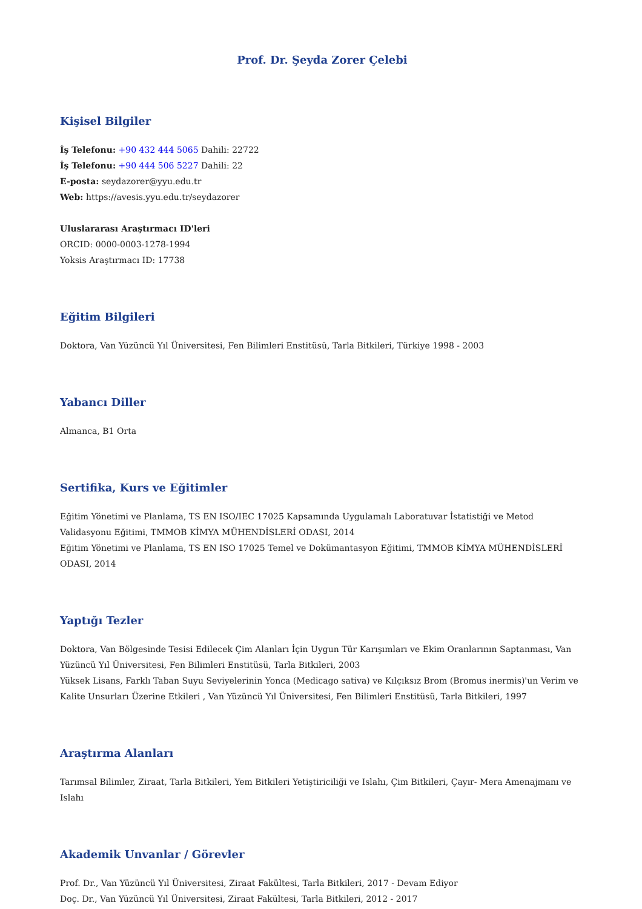Prof. Dr. Şeyda Zorer Çelebi
Kişisel Bilgiler
İş Telefonu: +90 432 444 5065 Dahili: 22722
İş Telefonu: +90 444 506 5227 Dahili: 22
E-posta: seydazorer@yyu.edu.tr
Web: https://avesis.yyu.edu.tr/seydazorer
Uluslararası Araştırmacı ID'leri
ORCID: 0000-0003-1278-1994
Yoksis Araştırmacı ID: 17738
Eğitim Bilgileri
Doktora, Van Yüzüncü Yıl Üniversitesi, Fen Bilimleri Enstitüsü, Tarla Bitkileri, Türkiye 1998 - 2003
Yabancı Diller
Almanca, B1 Orta
Sertifika, Kurs ve Eğitimler
Eğitim Yönetimi ve Planlama, TS EN ISO/IEC 17025 Kapsamında Uygulamalı Laboratuvar İstatistiği ve Metod Validasyonu Eğitimi, TMMOB KİMYA MÜHENDİSLERİ ODASI, 2014
Eğitim Yönetimi ve Planlama, TS EN ISO 17025 Temel ve Dokümantasyon Eğitimi, TMMOB KİMYA MÜHENDİSLERİ ODASI, 2014
Yaptığı Tezler
Doktora, Van Bölgesinde Tesisi Edilecek Çim Alanları İçin Uygun Tür Karışımları ve Ekim Oranlarının Saptanması, Van Yüzüncü Yıl Üniversitesi, Fen Bilimleri Enstitüsü, Tarla Bitkileri, 2003
Yüksek Lisans, Farklı Taban Suyu Seviyelerinin Yonca (Medicago sativa) ve Kılçıksız Brom (Bromus inermis)'un Verim ve Kalite Unsurları Üzerine Etkileri , Van Yüzüncü Yıl Üniversitesi, Fen Bilimleri Enstitüsü, Tarla Bitkileri, 1997
Araştırma Alanları
Tarımsal Bilimler, Ziraat, Tarla Bitkileri, Yem Bitkileri Yetiştiriciliği ve Islahı, Çim Bitkileri, Çayır- Mera Amenajmanı ve Islahı
Akademik Unvanlar / Görevler
Prof. Dr., Van Yüzüncü Yıl Üniversitesi, Ziraat Fakültesi, Tarla Bitkileri, 2017 - Devam Ediyor
Doç. Dr., Van Yüzüncü Yıl Üniversitesi, Ziraat Fakültesi, Tarla Bitkileri, 2012 - 2017